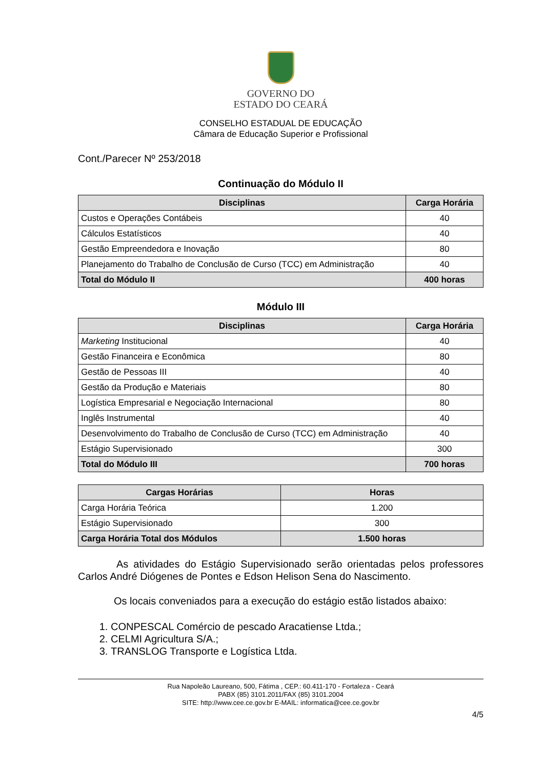GOVERNO DO
ESTADO DO CEARÁ
CONSELHO ESTADUAL DE EDUCAÇÃO
Câmara de Educação Superior e Profissional
Cont./Parecer Nº 253/2018
Continuação do Módulo II
| Disciplinas | Carga Horária |
| --- | --- |
| Custos e Operações Contábeis | 40 |
| Cálculos Estatísticos | 40 |
| Gestão Empreendedora e Inovação | 80 |
| Planejamento do Trabalho de Conclusão de Curso (TCC) em Administração | 40 |
| Total do Módulo II | 400 horas |
Módulo III
| Disciplinas | Carga Horária |
| --- | --- |
| Marketing Institucional | 40 |
| Gestão Financeira e Econômica | 80 |
| Gestão de Pessoas III | 40 |
| Gestão da Produção e Materiais | 80 |
| Logística Empresarial e Negociação Internacional | 80 |
| Inglês Instrumental | 40 |
| Desenvolvimento do Trabalho de Conclusão de Curso (TCC) em Administração | 40 |
| Estágio Supervisionado | 300 |
| Total do Módulo III | 700 horas |
| Cargas Horárias | Horas |
| --- | --- |
| Carga Horária Teórica | 1.200 |
| Estágio Supervisionado | 300 |
| Carga Horária Total dos Módulos | 1.500 horas |
As atividades do Estágio Supervisionado serão orientadas pelos professores Carlos André Diógenes de Pontes e Edson Helison Sena do Nascimento.
Os locais conveniados para a execução do estágio estão listados abaixo:
1. CONPESCAL Comércio de pescado Aracatiense Ltda.;
2. CELMI Agricultura S/A.;
3. TRANSLOG Transporte e Logística Ltda.
Rua Napoleão Laureano, 500, Fátima , CEP.: 60.411-170 - Fortaleza - Ceará
PABX (85) 3101.2011/FAX (85) 3101.2004
SITE: http://www.cee.ce.gov.br E-MAIL: informatica@cee.ce.gov.br
4/5